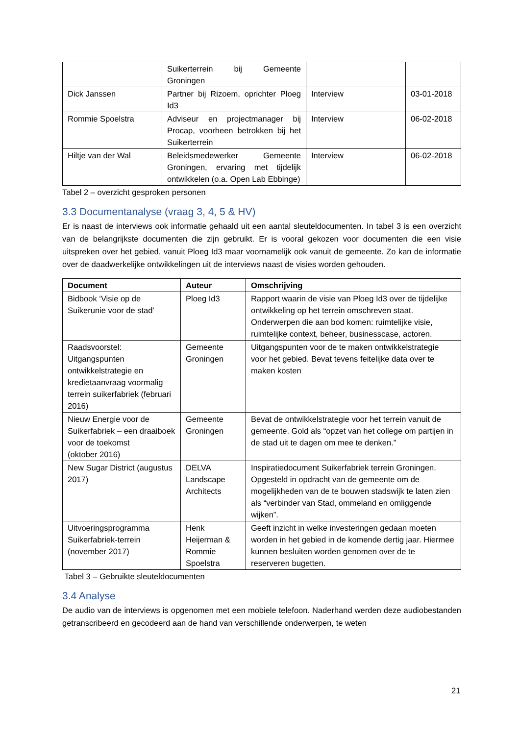| | Suikerterrein bij Gemeente Groningen | | |
| Dick Janssen | Partner bij Rizoem, oprichter Ploeg Id3 | Interview | 03-01-2018 |
| Rommie Spoelstra | Adviseur en projectmanager bij Procap, voorheen betrokken bij het Suikerterrein | Interview | 06-02-2018 |
| Hiltje van der Wal | Beleidsmedewerker Gemeente Groningen, ervaring met tijdelijk ontwikkelen (o.a. Open Lab Ebbinge) | Interview | 06-02-2018 |
Tabel 2 – overzicht gesproken personen
3.3 Documentanalyse (vraag 3, 4, 5 & HV)
Er is naast de interviews ook informatie gehaald uit een aantal sleuteldocumenten. In tabel 3 is een overzicht van de belangrijkste documenten die zijn gebruikt. Er is vooral gekozen voor documenten die een visie uitspreken over het gebied, vanuit Ploeg Id3 maar voornamelijk ook vanuit de gemeente. Zo kan de informatie over de daadwerkelijke ontwikkelingen uit de interviews naast de visies worden gehouden.
| Document | Auteur | Omschrijving |
| --- | --- | --- |
| Bidbook ‘Visie op de Suikerunie voor de stad’ | Ploeg Id3 | Rapport waarin de visie van Ploeg Id3 over de tijdelijke ontwikkeling op het terrein omschreven staat. Onderwerpen die aan bod komen: ruimtelijke visie, ruimtelijke context, beheer, businesscase, actoren. |
| Raadsvoorstel: Uitgangspunten ontwikkelstrategie en kredietaanvraag voormalig terrein suikerfabriek (februari 2016) | Gemeente Groningen | Uitgangspunten voor de te maken ontwikkelstrategie voor het gebied. Bevat tevens feitelijke data over te maken kosten |
| Nieuw Energie voor de Suikerfabriek – een draaiboek voor de toekomst (oktober 2016) | Gemeente Groningen | Bevat de ontwikkelstrategie voor het terrein vanuit de gemeente. Gold als “opzet van het college om partijen in de stad uit te dagen om mee te denken.” |
| New Sugar District (augustus 2017) | DELVA Landscape Architects | Inspiratiedocument Suikerfabriek terrein Groningen. Opgesteld in opdracht van de gemeente om de mogelijkheden van de te bouwen stadswijk te laten zien als “verbinder van Stad, ommeland en omliggende wijken”. |
| Uitvoeringsprogramma Suikerfabriek-terrein (november 2017) | Henk Heijerman & Rommie Spoelstra | Geeft inzicht in welke investeringen gedaan moeten worden in het gebied in de komende dertig jaar. Hiermee kunnen besluiten worden genomen over de te reserveren bugetten. |
Tabel 3 – Gebruikte sleuteldocumenten
3.4 Analyse
De audio van de interviews is opgenomen met een mobiele telefoon. Naderhand werden deze audiobestanden getranscribeerd en gecodeerd aan de hand van verschillende onderwerpen, te weten
21